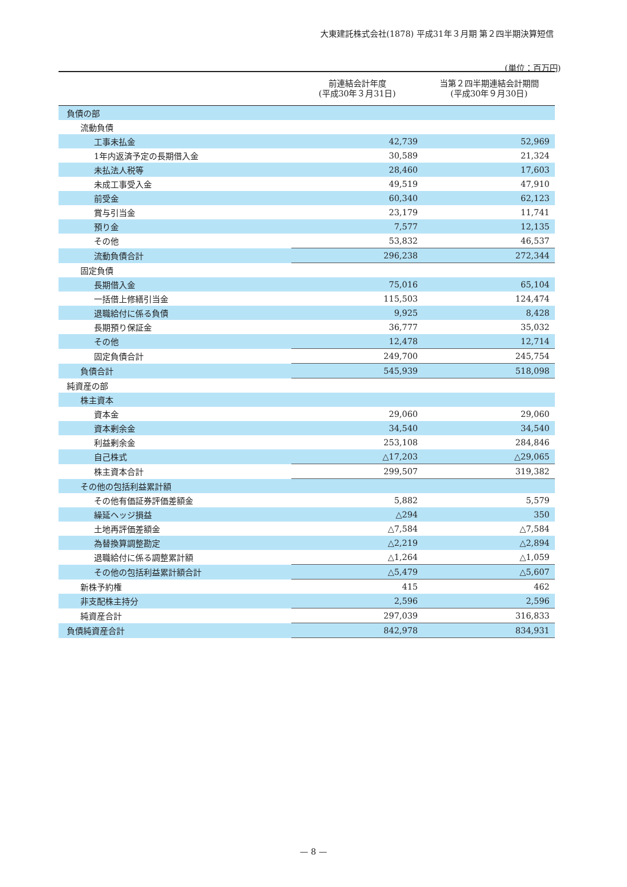大東建託株式会社(1878) 平成31年３月期 第２四半期決算短信
(単位：百万円)
| | 前連結会計年度 (平成30年３月31日) | 当第２四半期連結会計期間 (平成30年９月30日) |
| --- | --- | --- |
| 負債の部 | | |
| 流動負債 | | |
| 工事未払金 | 42,739 | 52,969 |
| 1年内返済予定の長期借入金 | 30,589 | 21,324 |
| 未払法人税等 | 28,460 | 17,603 |
| 未成工事受入金 | 49,519 | 47,910 |
| 前受金 | 60,340 | 62,123 |
| 賞与引当金 | 23,179 | 11,741 |
| 預り金 | 7,577 | 12,135 |
| その他 | 53,832 | 46,537 |
| 流動負債合計 | 296,238 | 272,344 |
| 固定負債 | | |
| 長期借入金 | 75,016 | 65,104 |
| 一括借上修繕引当金 | 115,503 | 124,474 |
| 退職給付に係る負債 | 9,925 | 8,428 |
| 長期預り保証金 | 36,777 | 35,032 |
| その他 | 12,478 | 12,714 |
| 固定負債合計 | 249,700 | 245,754 |
| 負債合計 | 545,939 | 518,098 |
| 純資産の部 | | |
| 株主資本 | | |
| 資本金 | 29,060 | 29,060 |
| 資本剰余金 | 34,540 | 34,540 |
| 利益剰余金 | 253,108 | 284,846 |
| 自己株式 | △17,203 | △29,065 |
| 株主資本合計 | 299,507 | 319,382 |
| その他の包括利益累計額 | | |
| その他有価証券評価差額金 | 5,882 | 5,579 |
| 繰延ヘッジ損益 | △294 | 350 |
| 土地再評価差額金 | △7,584 | △7,584 |
| 為替換算調整勘定 | △2,219 | △2,894 |
| 退職給付に係る調整累計額 | △1,264 | △1,059 |
| その他の包括利益累計額合計 | △5,479 | △5,607 |
| 新株予約権 | 415 | 462 |
| 非支配株主持分 | 2,596 | 2,596 |
| 純資産合計 | 297,039 | 316,833 |
| 負債純資産合計 | 842,978 | 834,931 |
— 8 —